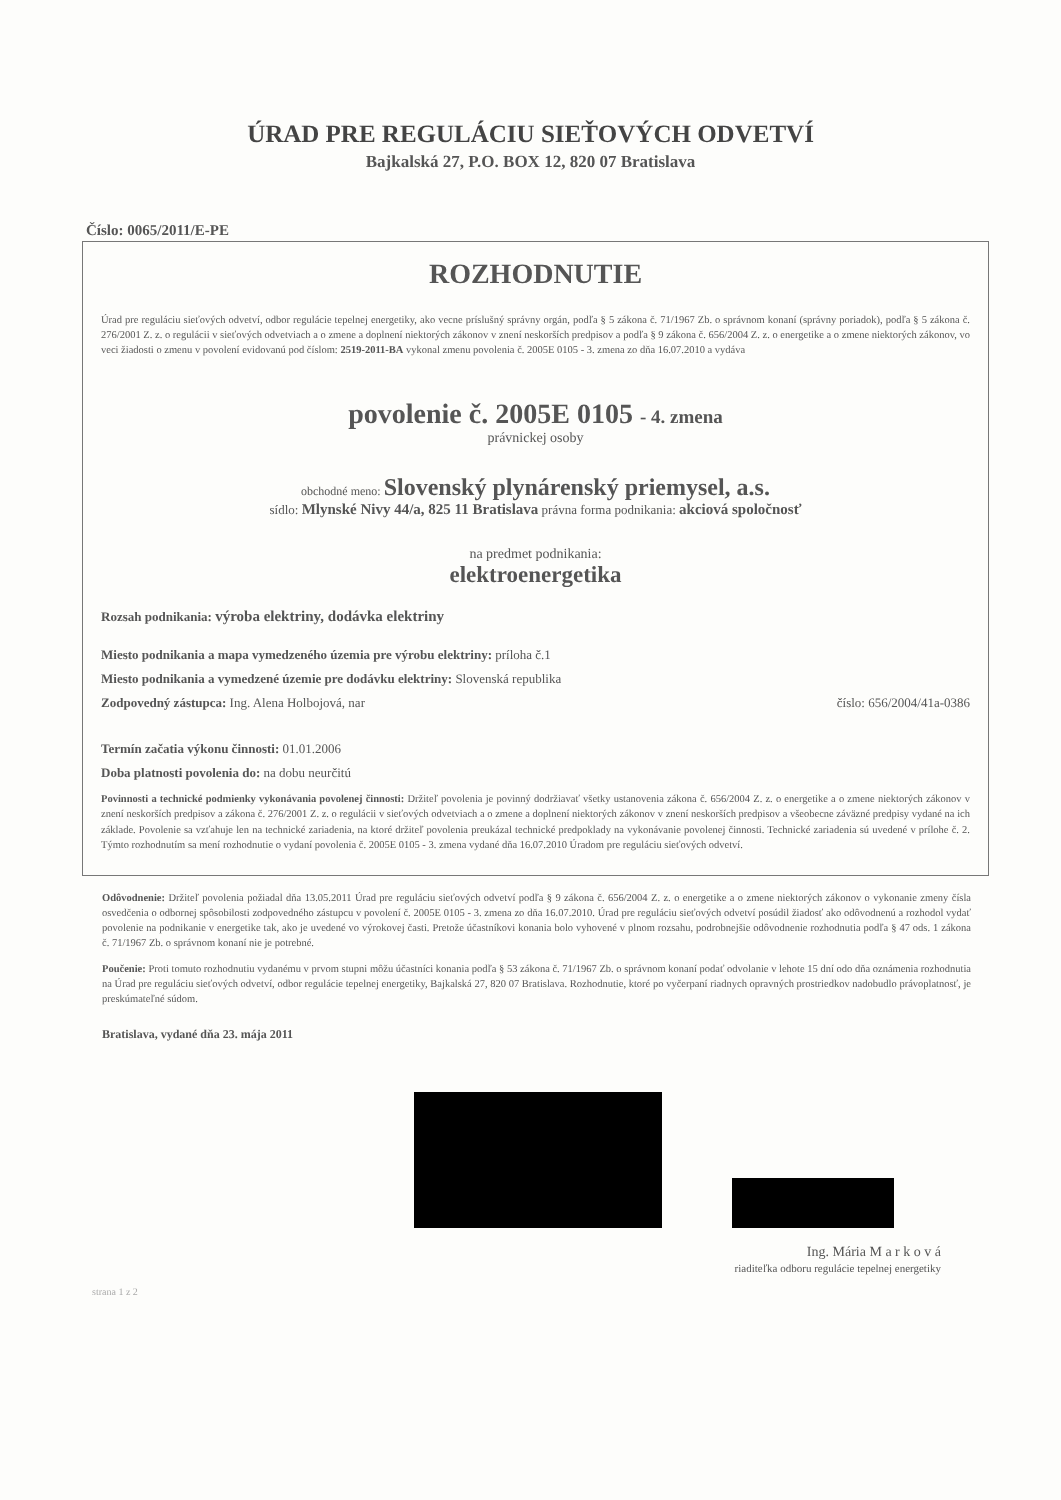ÚRAD PRE REGULÁCIU SIEŤOVÝCH ODVETVÍ
Bajkalská 27, P.O. BOX 12, 820 07 Bratislava
Číslo: 0065/2011/E-PE
ROZHODNUTIE
Úrad pre reguláciu sieťových odvetví, odbor regulácie tepelnej energetiky, ako vecne príslušný správny orgán, podľa § 5 zákona č. 71/1967 Zb. o správnom konaní (správny poriadok), podľa § 5 zákona č. 276/2001 Z. z. o regulácii v sieťových odvetviach a o zmene a doplnení niektorých zákonov v znení neskorších predpisov a podľa § 9 zákona č. 656/2004 Z. z. o energetike a o zmene niektorých zákonov, vo veci žiadosti o zmenu v povolení evidovanú pod číslom: 2519-2011-BA vykonal zmenu povolenia č. 2005E 0105 - 3. zmena zo dňa 16.07.2010 a vydáva
povolenie č. 2005E 0105 - 4. zmena
právnickej osoby
obchodné meno: Slovenský plynárenský priemysel, a.s.
sídlo: Mlynské Nivy 44/a, 825 11 Bratislava právna forma podnikania: akciová spoločnosť
na predmet podnikania:
elektroenergetika
Rozsah podnikania: výroba elektriny, dodávka elektriny
Miesto podnikania a mapa vymedzeného územia pre výrobu elektriny: príloha č.1
Miesto podnikania a vymedzené územie pre dodávku elektriny: Slovenská republika
Zodpovedný zástupca: Ing. Alena Holbojová, nar číslo: 656/2004/41a-0386
Termín začatia výkonu činnosti: 01.01.2006
Doba platnosti povolenia do: na dobu neurčitú
Povinnosti a technické podmienky vykonávania povolenej činnosti: Držiteľ povolenia je povinný dodržiavať všetky ustanovenia zákona č. 656/2004 Z. z. o energetike a o zmene niektorých zákonov v znení neskorších predpisov a zákona č. 276/2001 Z. z. o regulácii v sieťových odvetviach a o zmene a doplnení niektorých zákonov v znení neskorších predpisov a všeobecne záväzné predpisy vydané na ich základe. Povolenie sa vzťahuje len na technické zariadenia, na ktoré držiteľ povolenia preukázal technické predpoklady na vykonávanie povolenej činnosti. Technické zariadenia sú uvedené v prílohe č. 2. Týmto rozhodnutím sa mení rozhodnutie o vydaní povolenia č. 2005E 0105 - 3. zmena vydané dňa 16.07.2010 Úradom pre reguláciu sieťových odvetví.
Odôvodnenie: Držiteľ povolenia požiadal dňa 13.05.2011 Úrad pre reguláciu sieťových odvetví podľa § 9 zákona č. 656/2004 Z. z. o energetike a o zmene niektorých zákonov o vykonanie zmeny čísla osvedčenia o odbornej spôsobilosti zodpovedného zástupcu v povolení č. 2005E 0105 - 3. zmena zo dňa 16.07.2010. Úrad pre reguláciu sieťových odvetví posúdil žiadosť ako odôvodnenú a rozhodol vydať povolenie na podnikanie v energetike tak, ako je uvedené vo výrokovej časti. Pretože účastníkovi konania bolo vyhovené v plnom rozsahu, podrobnejšie odôvodnenie rozhodnutia podľa § 47 ods. 1 zákona č. 71/1967 Zb. o správnom konaní nie je potrebné.
Poučenie: Proti tomuto rozhodnutiu vydanému v prvom stupni môžu účastníci konania podľa § 53 zákona č. 71/1967 Zb. o správnom konaní podať odvolanie v lehote 15 dní odo dňa oznámenia rozhodnutia na Úrad pre reguláciu sieťových odvetví, odbor regulácie tepelnej energetiky, Bajkalská 27, 820 07 Bratislava. Rozhodnutie, ktoré po vyčerpaní riadnych opravných prostriedkov nadobudlo právoplatnosť, je preskúmateľné súdom.
Bratislava, vydané dňa 23. mája 2011
Ing. Mária M a r k o v á
riaditeľka odboru regulácie tepelnej energetiky
strana 1 z 2